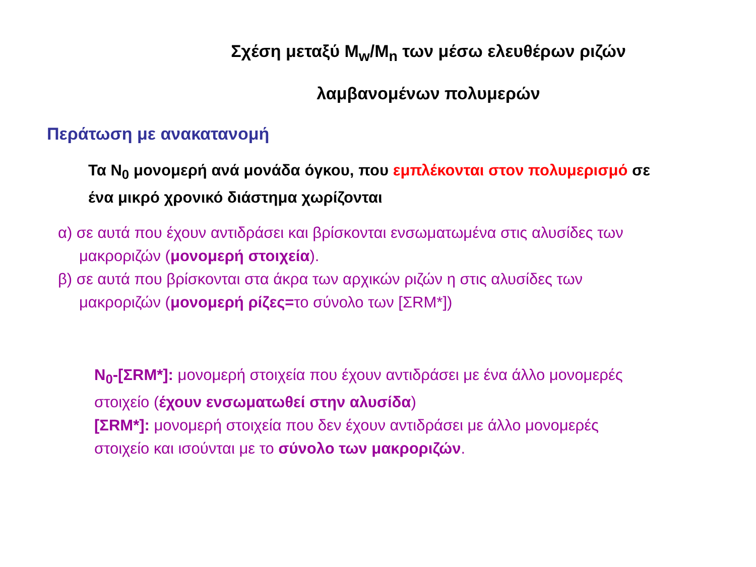Σχέση μεταξύ M<sub>w</sub>/M<sub>n</sub> των μέσω ελευθέρων ριζών
λαμβανομένων πολυμερών
Περάτωση με ανακατανομή
Τα N<sub>0</sub> μονομερή ανά μονάδα όγκου, που εμπλέκονται στον πολυμερισμό σε ένα μικρό χρονικό διάστημα χωρίζονται
α) σε αυτά που έχουν αντιδράσει και βρίσκονται ενσωματωμένα στις αλυσίδες των μακροριζών (μονομερή στοιχεία).
β) σε αυτά που βρίσκονται στα άκρα των αρχικών ριζών η στις αλυσίδες των μακροριζών (μονομερή ρίζες=το σύνολο των [ΣRM*])
N<sub>0</sub>-[ΣRM*]: μονομερή στοιχεία που έχουν αντιδράσει με ένα άλλο μονομερές στοιχείο (έχουν ενσωματωθεί στην αλυσίδα)
[ΣRM*]: μονομερή στοιχεία που δεν έχουν αντιδράσει με άλλο μονομερές στοιχείο και ισούνται με το σύνολο των μακροριζών.